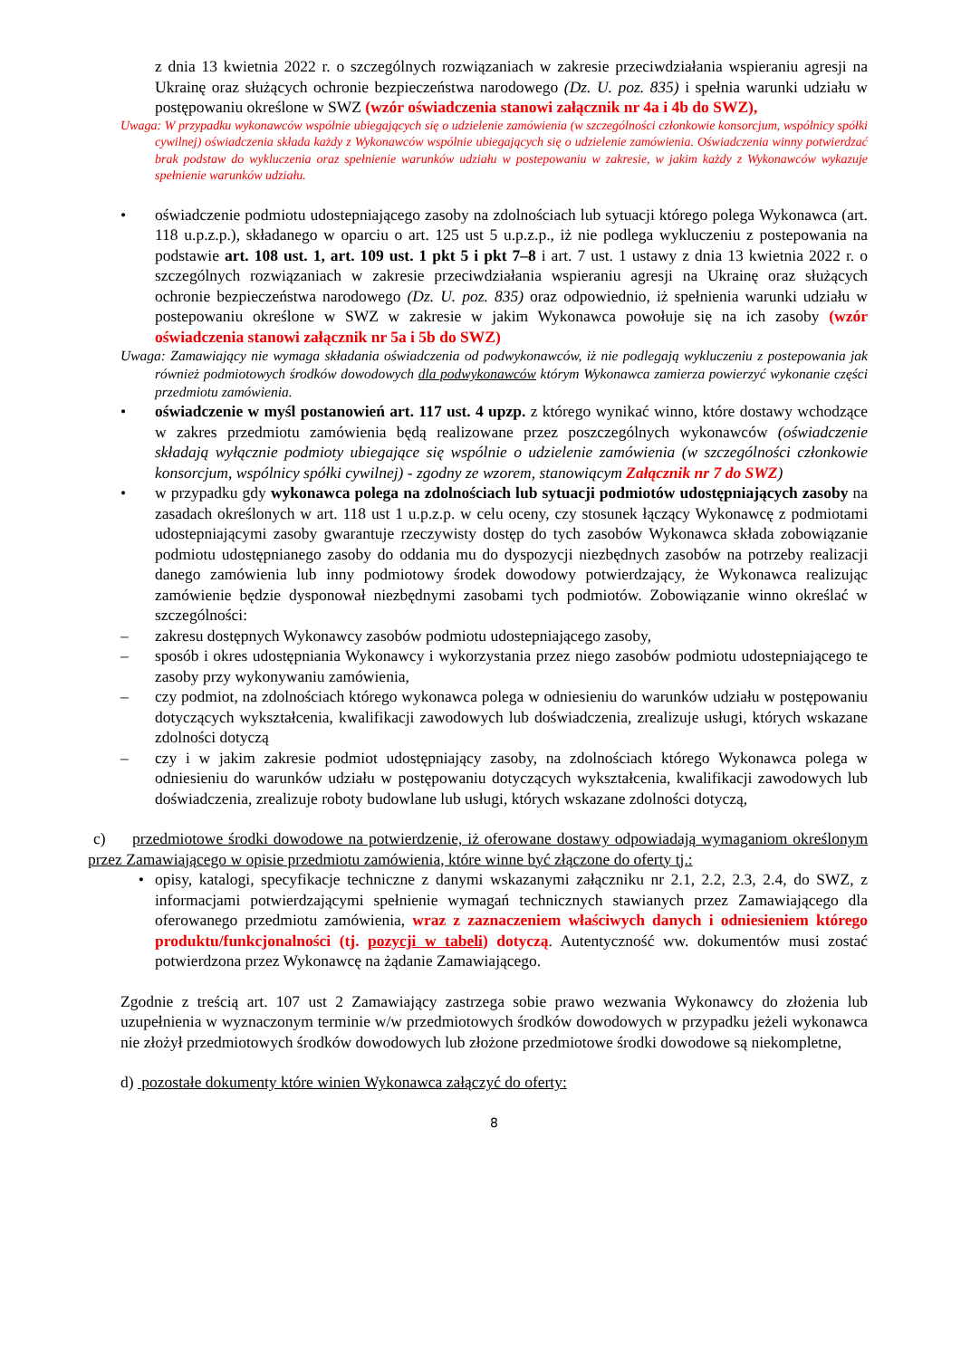z dnia 13 kwietnia 2022 r. o szczególnych rozwiązaniach w zakresie przeciwdziałania wspieraniu agresji na Ukrainę oraz służących ochronie bezpieczeństwa narodowego (Dz. U. poz. 835) i spełnia warunki udziału w postępowaniu określone w SWZ (wzór oświadczenia stanowi załącznik nr 4a i 4b do SWZ),
Uwaga: W przypadku wykonawców wspólnie ubiegających się o udzielenie zamówienia (w szczególności członkowie konsorcjum, wspólnicy spółki cywilnej) oświadczenia składa każdy z Wykonawców wspólnie ubiegających się o udzielenie zamówienia. Oświadczenia winny potwierdzać brak podstaw do wykluczenia oraz spełnienie warunków udziału w postepowaniu w zakresie, w jakim każdy z Wykonawców wykazuje spełnienie warunków udziału.
• oświadczenie podmiotu udostepniającego zasoby na zdolnościach lub sytuacji którego polega Wykonawca (art. 118 u.p.z.p.), składanego w oparciu o art. 125 ust 5 u.p.z.p., iż nie podlega wykluczeniu z postepowania na podstawie art. 108 ust. 1, art. 109 ust. 1 pkt 5 i pkt 7–8 i art. 7 ust. 1 ustawy z dnia 13 kwietnia 2022 r. o szczególnych rozwiązaniach w zakresie przeciwdziałania wspieraniu agresji na Ukrainę oraz służących ochronie bezpieczeństwa narodowego (Dz. U. poz. 835) oraz odpowiednio, iż spełnienia warunki udziału w postepowaniu określone w SWZ w zakresie w jakim Wykonawca powołuje się na ich zasoby (wzór oświadczenia stanowi załącznik nr 5a i 5b do SWZ)
Uwaga: Zamawiający nie wymaga składania oświadczenia od podwykonawców, iż nie podlegają wykluczeniu z postepowania jak również podmiotowych środków dowodowych dla podwykonawców którym Wykonawca zamierza powierzyć wykonanie części przedmiotu zamówienia.
• oświadczenie w myśl postanowień art. 117 ust. 4 upzp. z którego wynikać winno, które dostawy wchodzące w zakres przedmiotu zamówienia będą realizowane przez poszczególnych wykonawców (oświadczenie składają wyłącznie podmioty ubiegające się wspólnie o udzielenie zamówienia (w szczególności członkowie konsorcjum, wspólnicy spółki cywilnej) - zgodny ze wzorem, stanowiącym Załącznik nr 7 do SWZ)
• w przypadku gdy wykonawca polega na zdolnościach lub sytuacji podmiotów udostępniających zasoby na zasadach określonych w art. 118 ust 1 u.p.z.p. w celu oceny, czy stosunek łączący Wykonawcę z podmiotami udostepniającymi zasoby gwarantuje rzeczywisty dostęp do tych zasobów Wykonawca składa zobowiązanie podmiotu udostępnianego zasoby do oddania mu do dyspozycji niezbędnych zasobów na potrzeby realizacji danego zamówienia lub inny podmiotowy środek dowodowy potwierdzający, że Wykonawca realizując zamówienie będzie dysponował niezbędnymi zasobami tych podmiotów. Zobowiązanie winno określać w szczególności:
– zakresu dostępnych Wykonawcy zasobów podmiotu udostepniającego zasoby,
– sposób i okres udostępniania Wykonawcy i wykorzystania przez niego zasobów podmiotu udostepniającego te zasoby przy wykonywaniu zamówienia,
– czy podmiot, na zdolnościach którego wykonawca polega w odniesieniu do warunków udziału w postępowaniu dotyczących wykształcenia, kwalifikacji zawodowych lub doświadczenia, zrealizuje usługi, których wskazane zdolności dotyczą
– czy i w jakim zakresie podmiot udostępniający zasoby, na zdolnościach którego Wykonawca polega w odniesieniu do warunków udziału w postępowaniu dotyczących wykształcenia, kwalifikacji zawodowych lub doświadczenia, zrealizuje roboty budowlane lub usługi, których wskazane zdolności dotyczą,
c) przedmiotowe środki dowodowe na potwierdzenie, iż oferowane dostawy odpowiadają wymaganiom określonym przez Zamawiającego w opisie przedmiotu zamówienia, które winne być złączone do oferty tj.:
• opisy, katalogi, specyfikacje techniczne z danymi wskazanymi załączniku nr 2.1, 2.2, 2.3, 2.4, do SWZ, z informacjami potwierdzającymi spełnienie wymagań technicznych stawianych przez Zamawiającego dla oferowanego przedmiotu zamówienia, wraz z zaznaczeniem właściwych danych i odniesieniem którego produktu/funkcjonalności (tj. pozycji w tabeli) dotyczą. Autentyczność ww. dokumentów musi zostać potwierdzona przez Wykonawcę na żądanie Zamawiającego.
Zgodnie z treścią art. 107 ust 2 Zamawiający zastrzega sobie prawo wezwania Wykonawcy do złożenia lub uzupełnienia w wyznaczonym terminie w/w przedmiotowych środków dowodowych w przypadku jeżeli wykonawca nie złożył przedmiotowych środków dowodowych lub złożone przedmiotowe środki dowodowe są niekompletne,
d) pozostałe dokumenty które winien Wykonawca załączyć do oferty:
8